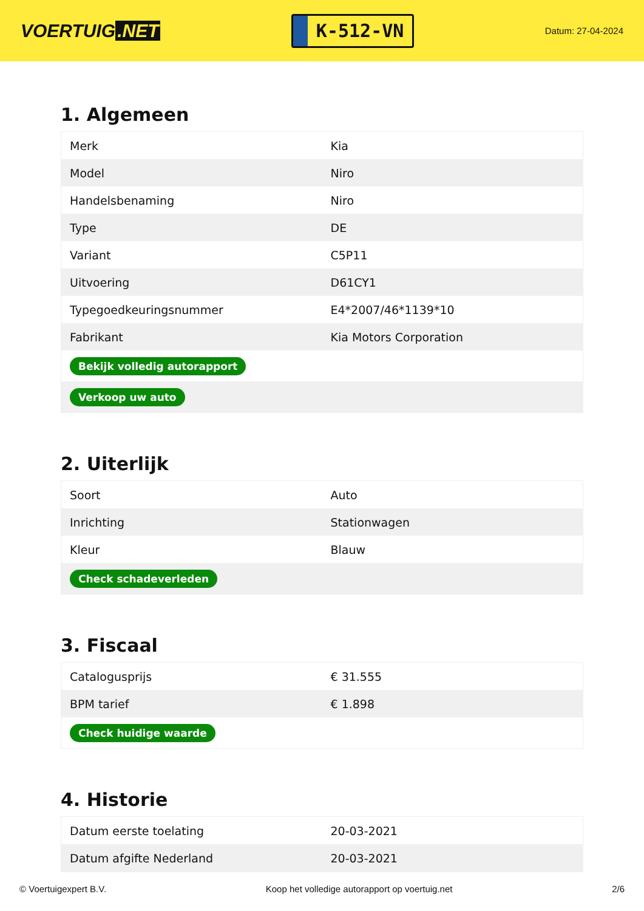VOERTUIG.NET
K-512-VN
Datum: 27-04-2024
1. Algemeen
| Merk | Kia |
| Model | Niro |
| Handelsbenaming | Niro |
| Type | DE |
| Variant | C5P11 |
| Uitvoering | D61CY1 |
| Typegoedkeuringsnummer | E4*2007/46*1139*10 |
| Fabrikant | Kia Motors Corporation |
| Bekijk volledig autorapport | |
| Verkoop uw auto | |
2. Uiterlijk
| Soort | Auto |
| Inrichting | Stationwagen |
| Kleur | Blauw |
| Check schadeverleden | |
3. Fiscaal
| Catalogusprijs | € 31.555 |
| BPM tarief | € 1.898 |
| Check huidige waarde | |
4. Historie
| Datum eerste toelating | 20-03-2021 |
| Datum afgifte Nederland | 20-03-2021 |
© Voertuigexpert B.V. Koop het volledige autorapport op voertuig.net 2/6